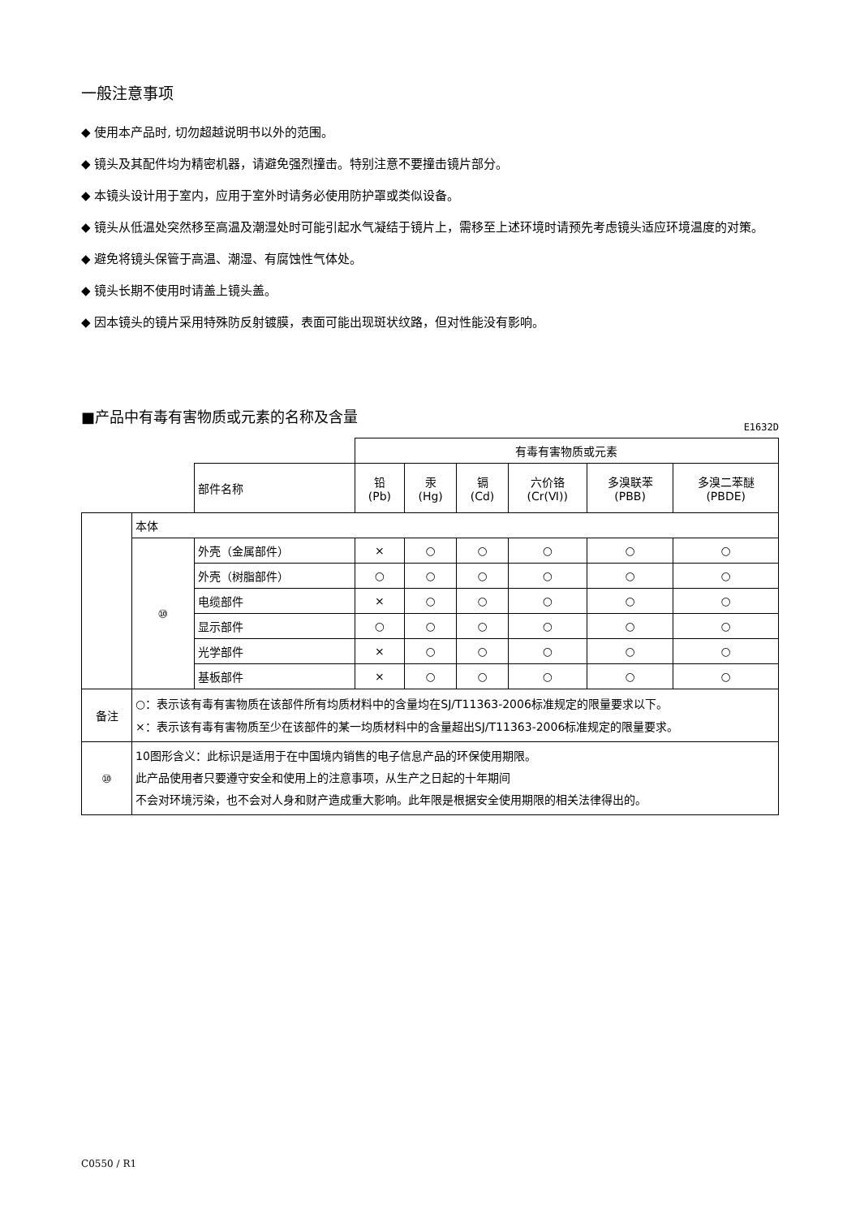一般注意事项
◆ 使用本产品时, 切勿超越说明书以外的范围。
◆ 镜头及其配件均为精密机器，请避免强烈撞击。特别注意不要撞击镜片部分。
◆ 本镜头设计用于室内，应用于室外时请务必使用防护罩或类似设备。
◆ 镜头从低温处突然移至高温及潮湿处时可能引起水气凝结于镜片上，需移至上述环境时请预先考虑镜头适应环境温度的对策。
◆ 避免将镜头保管于高温、潮湿、有腐蚀性气体处。
◆ 镜头长期不使用时请盖上镜头盖。
◆ 因本镜头的镜片采用特殊防反射镀膜，表面可能出现斑状纹路，但对性能没有影响。
■产品中有毒有害物质或元素的名称及含量
E1632D
| | | | 有毒有害物质或元素 | | | | | |
| | | 部件名称 | 铅 (Pb) | 汞 (Hg) | 镉 (Cd) | 六价铬 (Cr(Ⅵ)) | 多溴联苯 (PBB) | 多溴二苯醚 (PBDE) |
| | 本体 | | | | | | | |
| | ⑩ | 外壳（金属部件） | × | ○ | ○ | ○ | ○ | ○ |
| | | 外壳（树脂部件） | ○ | ○ | ○ | ○ | ○ | ○ |
| | | 电缆部件 | × | ○ | ○ | ○ | ○ | ○ |
| | | 显示部件 | ○ | ○ | ○ | ○ | ○ | ○ |
| | | 光学部件 | × | ○ | ○ | ○ | ○ | ○ |
| | | 基板部件 | × | ○ | ○ | ○ | ○ | ○ |
| 备注 | ○：表示该有毒有害物质在该部件所有均质材料中的含量均在SJ/T11363-2006标准规定的限量要求以下。 ×：表示该有毒有害物质至少在该部件的某一均质材料中的含量超出SJ/T11363-2006标准规定的限量要求。 | | | | | | | |
| ⑩ | 10图形含义：此标识是适用于在中国境内销售的电子信息产品的环保使用期限。 此产品使用者只要遵守安全和使用上的注意事项，从生产之日起的十年期间 不会对环境污染，也不会对人身和财产造成重大影响。此年限是根据安全使用期限的相关法律得出的。 | | | | | | | |
C0550 / R1